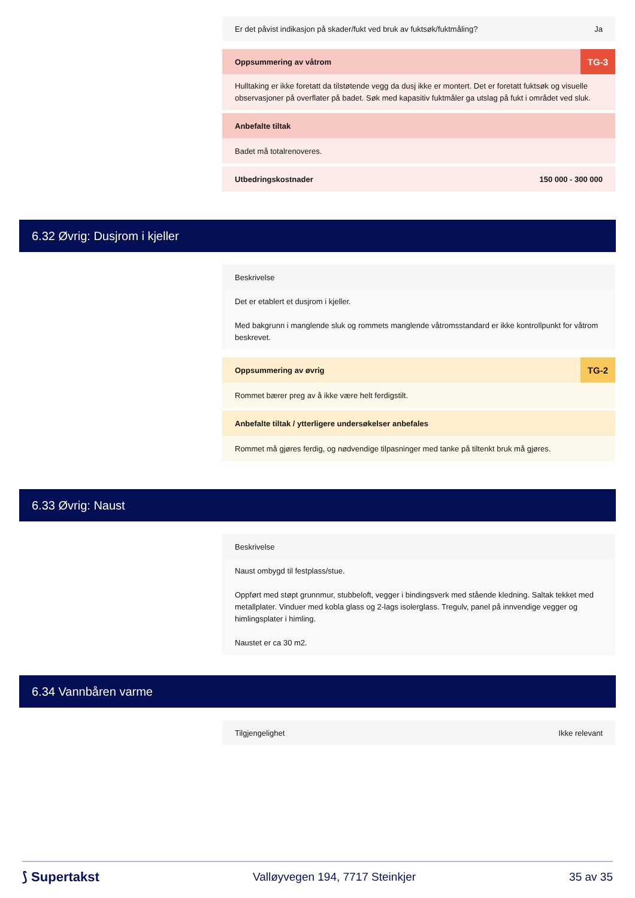Er det påvist indikasjon på skader/fukt ved bruk av fuktsøk/fuktmåling? Ja
Oppsummering av våtrom TG-3
Hulltaking er ikke foretatt da tilstøtende vegg da dusj ikke er montert. Det er foretatt fuktsøk og visuelle observasjoner på overflater på badet. Søk med kapasitiv fuktmåler ga utslag på fukt i området ved sluk.
Anbefalte tiltak
Badet må totalrenoveres.
Utbedringskostnader 150 000 - 300 000
6.32 Øvrig: Dusjrom i kjeller
Beskrivelse
Det er etablert et dusjrom i kjeller.
Med bakgrunn i manglende sluk og rommets manglende våtromsstandard er ikke kontrollpunkt for våtrom beskrevet.
Oppsummering av øvrig TG-2
Rommet bærer preg av å ikke være helt ferdigstilt.
Anbefalte tiltak / ytterligere undersøkelser anbefales
Rommet må gjøres ferdig, og nødvendige tilpasninger med tanke på tiltenkt bruk må gjøres.
6.33 Øvrig: Naust
Beskrivelse
Naust ombygd til festplass/stue.
Oppført med støpt grunnmur, stubbeloft, vegger i bindingsverk med stående kledning. Saltak tekket med metallplater. Vinduer med kobla glass og 2-lags isolerglass. Tregulv, panel på innvendige vegger og himlingsplater i himling.
Naustet er ca 30 m2.
6.34 Vannbåren varme
Tilgjengelighet Ikke relevant
⟆ Supertakst Valløyvegen 194, 7717 Steinkjer 35 av 35